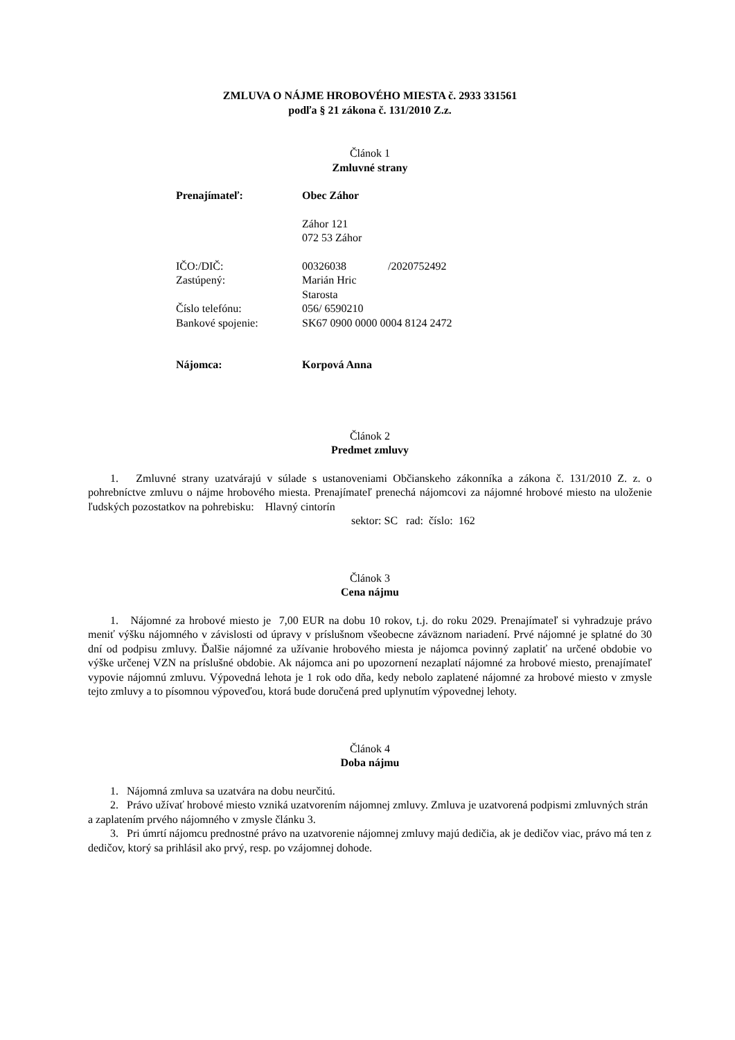ZMLUVA O NÁJME HROBOVÉHO MIESTA č. 2933 331561
podľa § 21 zákona č. 131/2010 Z.z.
Článok 1
Zmluvné strany
| Prenajímateľ: | Obec Záhor |
| | Záhor 121 072 53 Záhor |
| IČO:/DIČ: | 00326038 /2020752492 |
| Zastúpený: | Marián Hric Starosta |
| Číslo telefónu: | 056/ 6590210 |
| Bankové spojenie: | SK67 0900 0000 0004 8124 2472 |
| Nájomca: | Korpová Anna |
Článok 2
Predmet zmluvy
1. Zmluvné strany uzatvárajú v súlade s ustanoveniami Občianskeho zákonníka a zákona č. 131/2010 Z. z. o pohrebníctve zmluvu o nájme hrobového miesta. Prenajímateľ prenechá nájomcovi za nájomné hrobové miesto na uloženie ľudských pozostatkov na pohrebisku: Hlavný cintorín
sektor: SC rad: číslo: 162
Článok 3
Cena nájmu
1. Nájomné za hrobové miesto je 7,00 EUR na dobu 10 rokov, t.j. do roku 2029. Prenajímateľ si vyhradzuje právo meniť výšku nájomného v závislosti od úpravy v príslušnom všeobecne záväznom nariadení. Prvé nájomné je splatné do 30 dní od podpisu zmluvy. Ďalšie nájomné za užívanie hrobového miesta je nájomca povinný zaplatiť na určené obdobie vo výške určenej VZN na príslušné obdobie. Ak nájomca ani po upozornení nezaplatí nájomné za hrobové miesto, prenajímateľ vypovie nájomnú zmluvu. Výpovedná lehota je 1 rok odo dňa, kedy nebolo zaplatené nájomné za hrobové miesto v zmysle tejto zmluvy a to písomnou výpoveďou, ktorá bude doručená pred uplynutím výpovednej lehoty.
Článok 4
Doba nájmu
1. Nájomná zmluva sa uzatvára na dobu neurčitú.
2. Právo užívať hrobové miesto vzniká uzatvorením nájomnej zmluvy. Zmluva je uzatvorená podpismi zmluvných strán a zaplatením prvého nájomného v zmysle článku 3.
3. Pri úmrtí nájomcu prednostné právo na uzatvorenie nájomnej zmluvy majú dedičia, ak je dedičov viac, právo má ten z dedičov, ktorý sa prihlásil ako prvý, resp. po vzájomnej dohode.